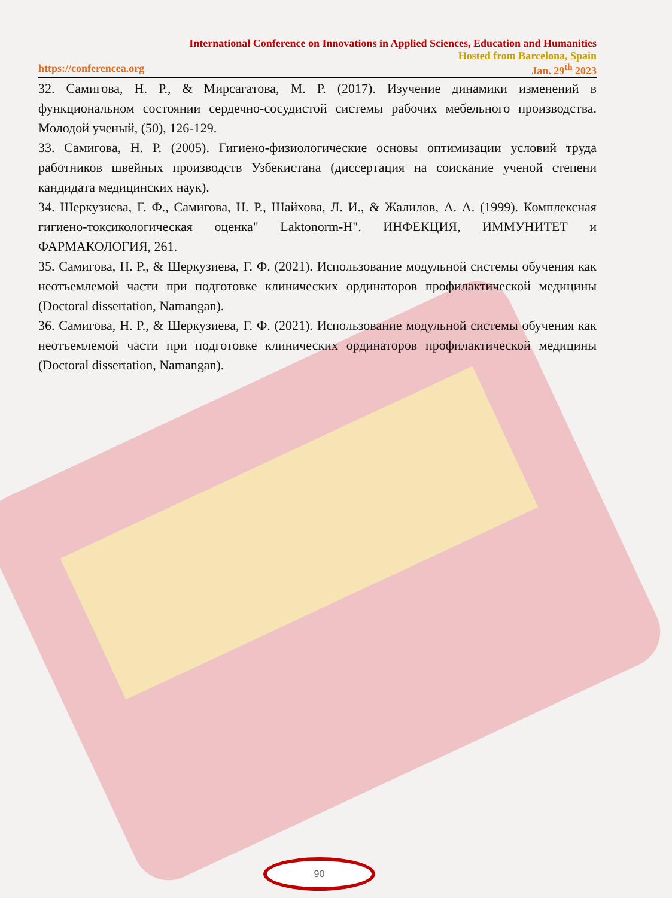International Conference on Innovations in Applied Sciences, Education and Humanities
Hosted from Barcelona, Spain
https://conferencea.org Jan. 29<sup>th</sup> 2023
32. Самигова, Н. Р., & Мирсагатова, М. Р. (2017). Изучение динамики изменений в функциональном состоянии сердечно-сосудистой системы рабочих мебельного производства. Молодой ученый, (50), 126-129.
33. Самигова, Н. Р. (2005). Гигиено-физиологические основы оптимизации условий труда работников швейных производств Узбекистана (диссертация на соискание ученой степени кандидата медицинских наук).
34. Шеркузиева, Г. Ф., Самигова, Н. Р., Шайхова, Л. И., & Жалилов, А. А. (1999). Комплексная гигиено-токсикологическая оценка" Laktonorm-H". ИНФЕКЦИЯ, ИММУНИТЕТ и ФАРМАКОЛОГИЯ, 261.
35. Самигова, Н. Р., & Шеркузиева, Г. Ф. (2021). Использование модульной системы обучения как неотъемлемой части при подготовке клинических ординаторов профилактической медицины (Doctoral dissertation, Namangan).
36. Самигова, Н. Р., & Шеркузиева, Г. Ф. (2021). Использование модульной системы обучения как неотъемлемой части при подготовке клинических ординаторов профилактической медицины (Doctoral dissertation, Namangan).
90